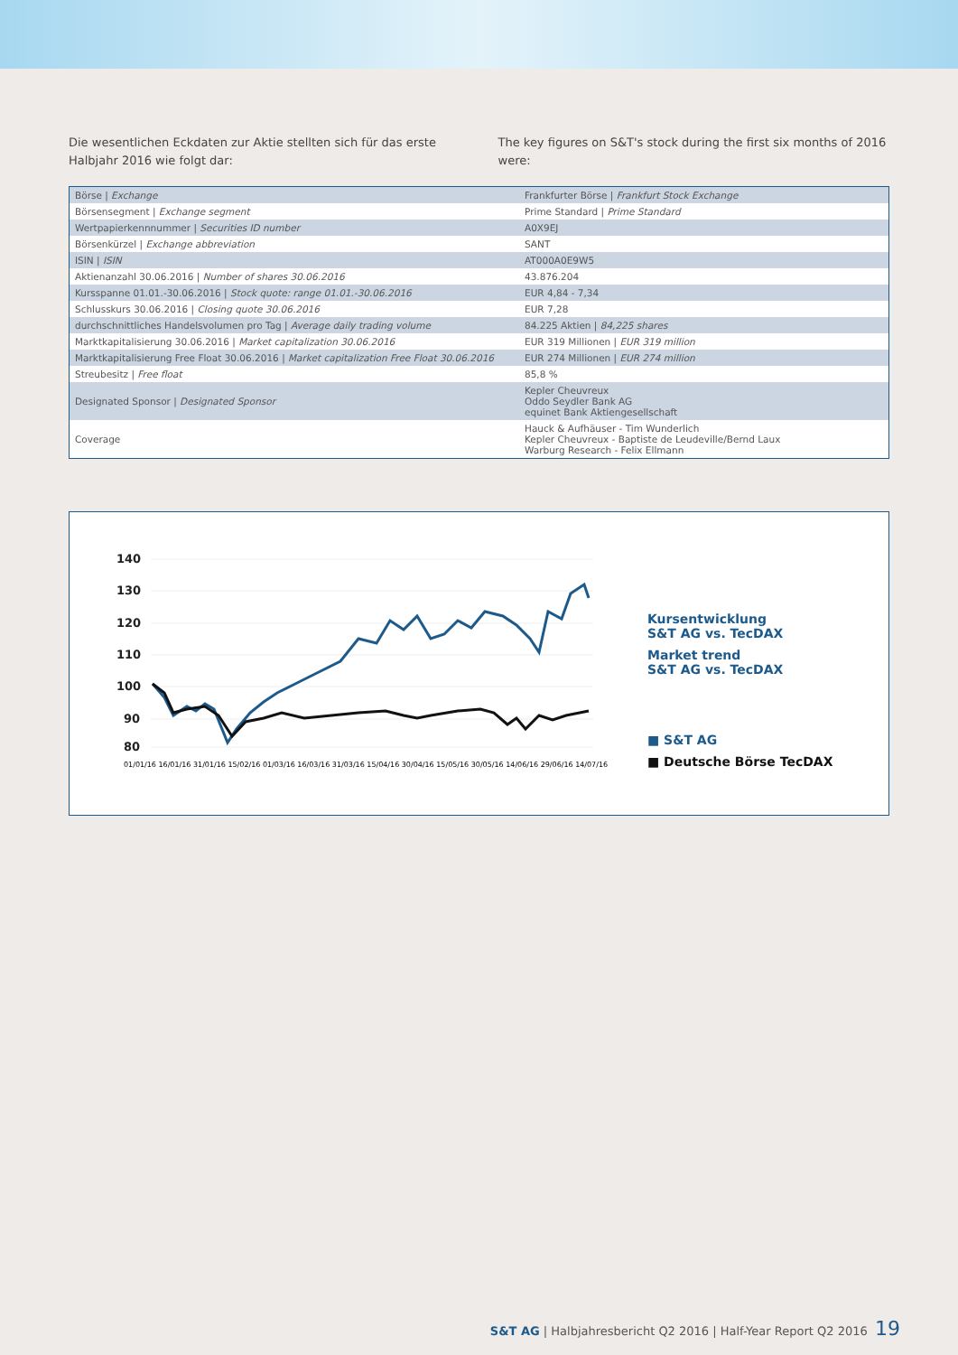Die wesentlichen Eckdaten zur Aktie stellten sich für das erste Halbjahr 2016 wie folgt dar:
The key figures on S&T's stock during the first six months of 2016 were:
| Börse / Exchange | Frankfurter Börse / Frankfurt Stock Exchange |
| Börsensegment / Exchange segment | Prime Standard / Prime Standard |
| Wertpapierkennnummer / Securities ID number | A0X9EJ |
| Börsenkürzel / Exchange abbreviation | SANT |
| ISIN / ISIN | AT000A0E9W5 |
| Aktienanzahl 30.06.2016 / Number of shares 30.06.2016 | 43.876.204 |
| Kursspanne 01.01.-30.06.2016 / Stock quote: range 01.01.-30.06.2016 | EUR 4,84 - 7,34 |
| Schlusskurs 30.06.2016 / Closing quote 30.06.2016 | EUR 7,28 |
| durchschnittliches Handelsvolumen pro Tag / Average daily trading volume | 84.225 Aktien / 84,225 shares |
| Marktkapitalisierung 30.06.2016 / Market capitalization 30.06.2016 | EUR 319 Millionen / EUR 319 million |
| Marktkapitalisierung Free Float 30.06.2016 / Market capitalization Free Float 30.06.2016 | EUR 274 Millionen / EUR 274 million |
| Streubesitz / Free float | 85,8 % |
| Designated Sponsor / Designated Sponsor | Kepler Cheuvreux Oddo Seydler Bank AG equinet Bank Aktiengesellschaft |
| Coverage | Hauck & Aufhäuser - Tim Wunderlich Kepler Cheuvreux - Baptiste de Leudeville/Bernd Laux Warburg Research - Felix Ellmann |
140
130
120
110
100
90
80
01/01/16 16/01/16 31/01/16 15/02/16 01/03/16 16/03/16 31/03/16 15/04/16 30/04/16 15/05/16 30/05/16 14/06/16 29/06/16 14/07/16
Kursentwicklung
S&T AG vs. TecDAX
Market trend
S&T AG vs. TecDAX
■ S&T AG
■ Deutsche Börse TecDAX
S&T AG | Halbjahresbericht Q2 2016 | Half-Year Report Q2 2016 19